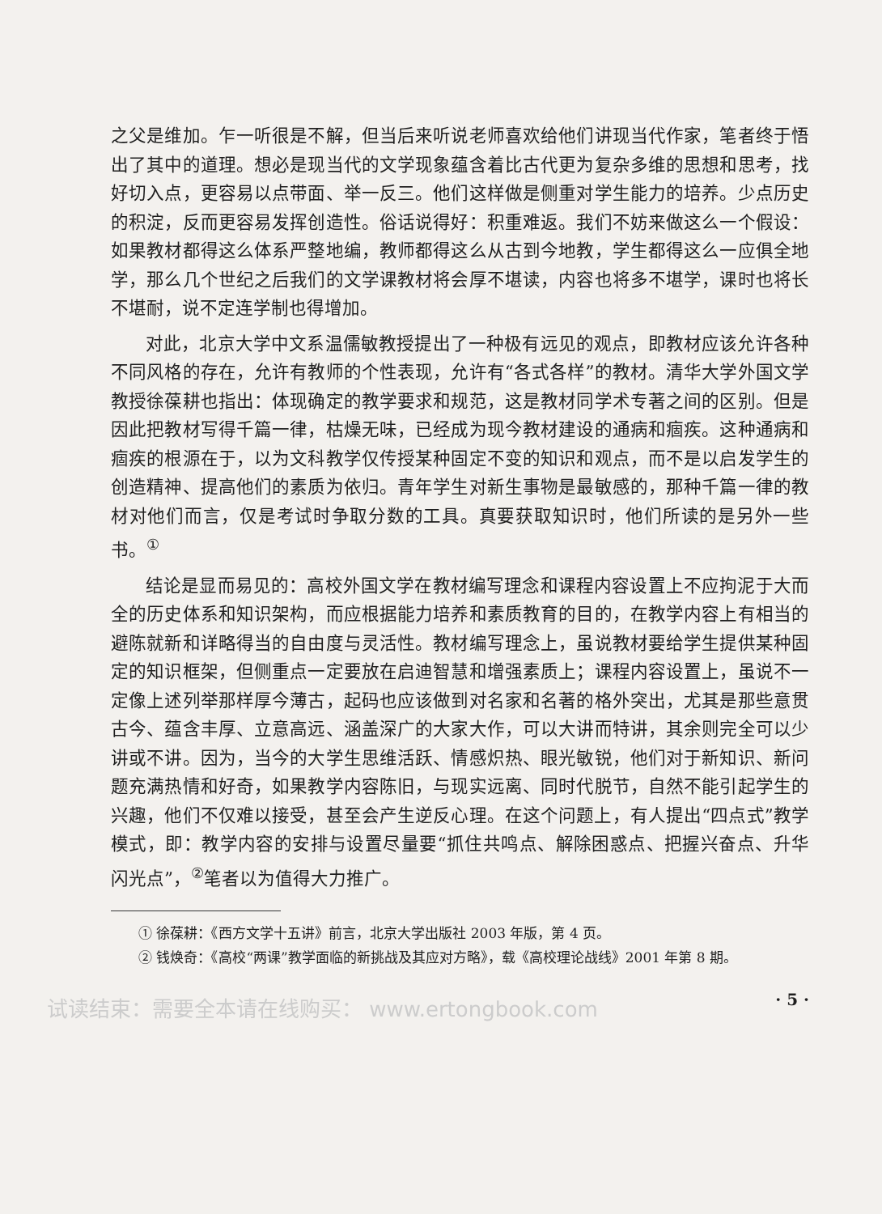之父是维加。乍一听很是不解，但当后来听说老师喜欢给他们讲现当代作家，笔者终于悟出了其中的道理。想必是现当代的文学现象蕴含着比古代更为复杂多维的思想和思考，找好切入点，更容易以点带面、举一反三。他们这样做是侧重对学生能力的培养。少点历史的积淀，反而更容易发挥创造性。俗话说得好：积重难返。我们不妨来做这么一个假设：如果教材都得这么体系严整地编，教师都得这么从古到今地教，学生都得这么一应俱全地学，那么几个世纪之后我们的文学课教材将会厚不堪读，内容也将多不堪学，课时也将长不堪耐，说不定连学制也得增加。
对此，北京大学中文系温儒敏教授提出了一种极有远见的观点，即教材应该允许各种不同风格的存在，允许有教师的个性表现，允许有“各式各样”的教材。清华大学外国文学教授徐葆耕也指出：体现确定的教学要求和规范，这是教材同学术专著之间的区别。但是因此把教材写得千篇一律，枯燥无味，已经成为现今教材建设的通病和痼疾。这种通病和痼疾的根源在于，以为文科教学仅传授某种固定不变的知识和观点，而不是以启发学生的创造精神、提高他们的素质为依归。青年学生对新生事物是最敏感的，那种千篇一律的教材对他们而言，仅是考试时争取分数的工具。真要获取知识时，他们所读的是另外一些书。<sup>①</sup>
结论是显而易见的：高校外国文学在教材编写理念和课程内容设置上不应拘泥于大而全的历史体系和知识架构，而应根据能力培养和素质教育的目的，在教学内容上有相当的避陈就新和详略得当的自由度与灵活性。教材编写理念上，虽说教材要给学生提供某种固定的知识框架，但侧重点一定要放在启迪智慧和增强素质上；课程内容设置上，虽说不一定像上述列举那样厚今薄古，起码也应该做到对名家和名著的格外突出，尤其是那些意贯古今、蕴含丰厚、立意高远、涵盖深广的大家大作，可以大讲而特讲，其余则完全可以少讲或不讲。因为，当今的大学生思维活跃、情感炽热、眼光敏锐，他们对于新知识、新问题充满热情和好奇，如果教学内容陈旧，与现实远离、同时代脱节，自然不能引起学生的兴趣，他们不仅难以接受，甚至会产生逆反心理。在这个问题上，有人提出“四点式”教学模式，即：教学内容的安排与设置尽量要“抓住共鸣点、解除困惑点、把握兴奋点、升华闪光点”，<sup>②</sup>笔者以为值得大力推广。
① 徐葆耕：《西方文学十五讲》前言，北京大学出版社 2003 年版，第 4 页。
② 钱焕奇：《高校“两课”教学面临的新挑战及其应对方略》，载《高校理论战线》2001 年第 8 期。
· 5 ·
试读结束：需要全本请在线购买： www.ertongbook.com